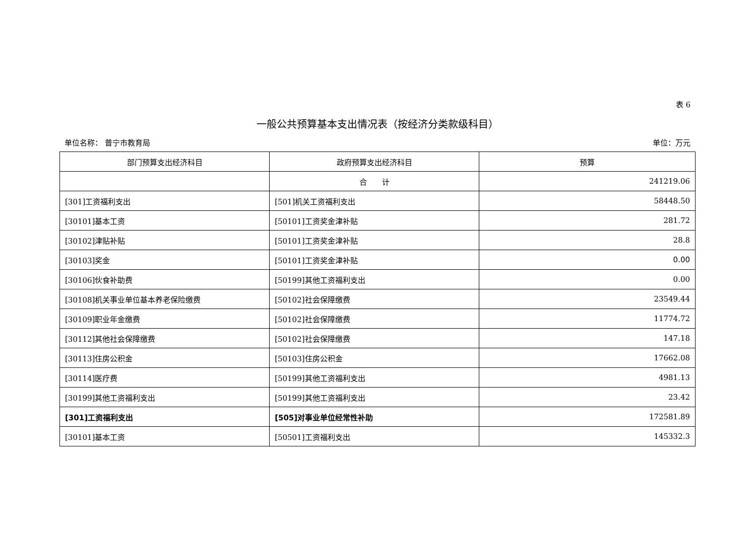表 6
一般公共预算基本支出情况表（按经济分类款级科目）
单位名称： 普宁市教育局 单位：万元
| 部门预算支出经济科目 | 政府预算支出经济科目 | 预算 |
| --- | --- | --- |
| | 合 计 | 241219.06 |
| [301]工资福利支出 | [501]机关工资福利支出 | 58448.50 |
| [30101]基本工资 | [50101]工资奖金津补贴 | 281.72 |
| [30102]津贴补贴 | [50101]工资奖金津补贴 | 28.8 |
| [30103]奖金 | [50101]工资奖金津补贴 | 0.00 |
| [30106]伙食补助费 | [50199]其他工资福利支出 | 0.00 |
| [30108]机关事业单位基本养老保险缴费 | [50102]社会保障缴费 | 23549.44 |
| [30109]职业年金缴费 | [50102]社会保障缴费 | 11774.72 |
| [30112]其他社会保障缴费 | [50102]社会保障缴费 | 147.18 |
| [30113]住房公积金 | [50103]住房公积金 | 17662.08 |
| [30114]医疗费 | [50199]其他工资福利支出 | 4981.13 |
| [30199]其他工资福利支出 | [50199]其他工资福利支出 | 23.42 |
| [301]工资福利支出 | [505]对事业单位经常性补助 | 172581.89 |
| [30101]基本工资 | [50501]工资福利支出 | 145332.3 |